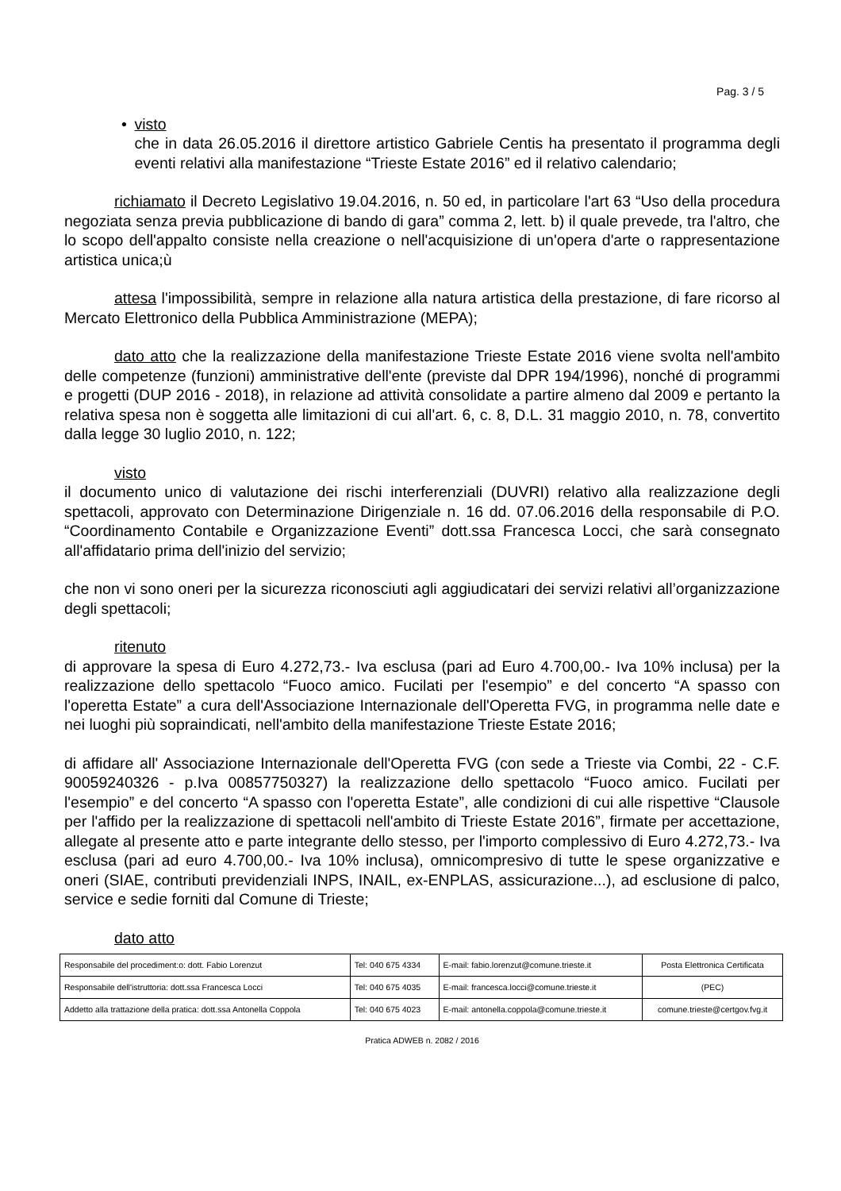Pag. 3 / 5
• visto
che in data 26.05.2016 il direttore artistico Gabriele Centis ha presentato il programma degli eventi relativi alla manifestazione “Trieste Estate 2016” ed il relativo calendario;
richiamato il Decreto Legislativo 19.04.2016, n. 50 ed, in particolare l'art 63 “Uso della procedura negoziata senza previa pubblicazione di bando di gara” comma 2, lett. b) il quale prevede, tra l'altro, che lo scopo dell'appalto consiste nella creazione o nell'acquisizione di un'opera d'arte o rappresentazione artistica unica;ù
attesa l'impossibilità, sempre in relazione alla natura artistica della prestazione, di fare ricorso al Mercato Elettronico della Pubblica Amministrazione (MEPA);
dato atto che la realizzazione della manifestazione Trieste Estate 2016 viene svolta nell'ambito delle competenze (funzioni) amministrative dell'ente (previste dal DPR 194/1996), nonché di programmi e progetti (DUP 2016 - 2018), in relazione ad attività consolidate a partire almeno dal 2009 e pertanto la relativa spesa non è soggetta alle limitazioni di cui all'art. 6, c. 8, D.L. 31 maggio 2010, n. 78, convertito dalla legge 30 luglio 2010, n. 122;
visto
il documento unico di valutazione dei rischi interferenziali (DUVRI) relativo alla realizzazione degli spettacoli, approvato con Determinazione Dirigenziale n. 16 dd. 07.06.2016 della responsabile di P.O. “Coordinamento Contabile e Organizzazione Eventi” dott.ssa Francesca Locci, che sarà consegnato all'affidatario prima dell'inizio del servizio;
che non vi sono oneri per la sicurezza riconosciuti agli aggiudicatari dei servizi relativi all’organizzazione degli spettacoli;
ritenuto
di approvare la spesa di Euro 4.272,73.- Iva esclusa (pari ad Euro 4.700,00.- Iva 10% inclusa) per la realizzazione dello spettacolo “Fuoco amico. Fucilati per l'esempio” e del concerto “A spasso con l'operetta Estate” a cura dell'Associazione Internazionale dell'Operetta FVG, in programma nelle date e nei luoghi più sopraindicati, nell'ambito della manifestazione Trieste Estate 2016;
di affidare all' Associazione Internazionale dell'Operetta FVG (con sede a Trieste via Combi, 22 - C.F. 90059240326 - p.Iva 00857750327) la realizzazione dello spettacolo “Fuoco amico. Fucilati per l'esempio” e del concerto “A spasso con l'operetta Estate”, alle condizioni di cui alle rispettive “Clausole per l'affido per la realizzazione di spettacoli nell'ambito di Trieste Estate 2016”, firmate per accettazione, allegate al presente atto e parte integrante dello stesso, per l'importo complessivo di Euro 4.272,73.- Iva esclusa (pari ad euro 4.700,00.- Iva 10% inclusa), omnicompresivo di tutte le spese organizzative e oneri (SIAE, contributi previdenziali INPS, INAIL, ex-ENPLAS, assicurazione...), ad esclusione di palco, service e sedie forniti dal Comune di Trieste;
dato atto
| Responsabile del procediment:o: dott. Fabio Lorenzut | Tel: 040 675 4334 | E-mail: fabio.lorenzut@comune.trieste.it | Posta Elettronica Certificata |
| Responsabile dell'istruttoria: dott.ssa Francesca Locci | Tel: 040 675 4035 | E-mail: francesca.locci@comune.trieste.it | (PEC) |
| Addetto alla trattazione della pratica: dott.ssa Antonella Coppola | Tel: 040 675 4023 | E-mail: antonella.coppola@comune.trieste.it | comune.trieste@certgov.fvg.it |
Pratica ADWEB n. 2082 / 2016